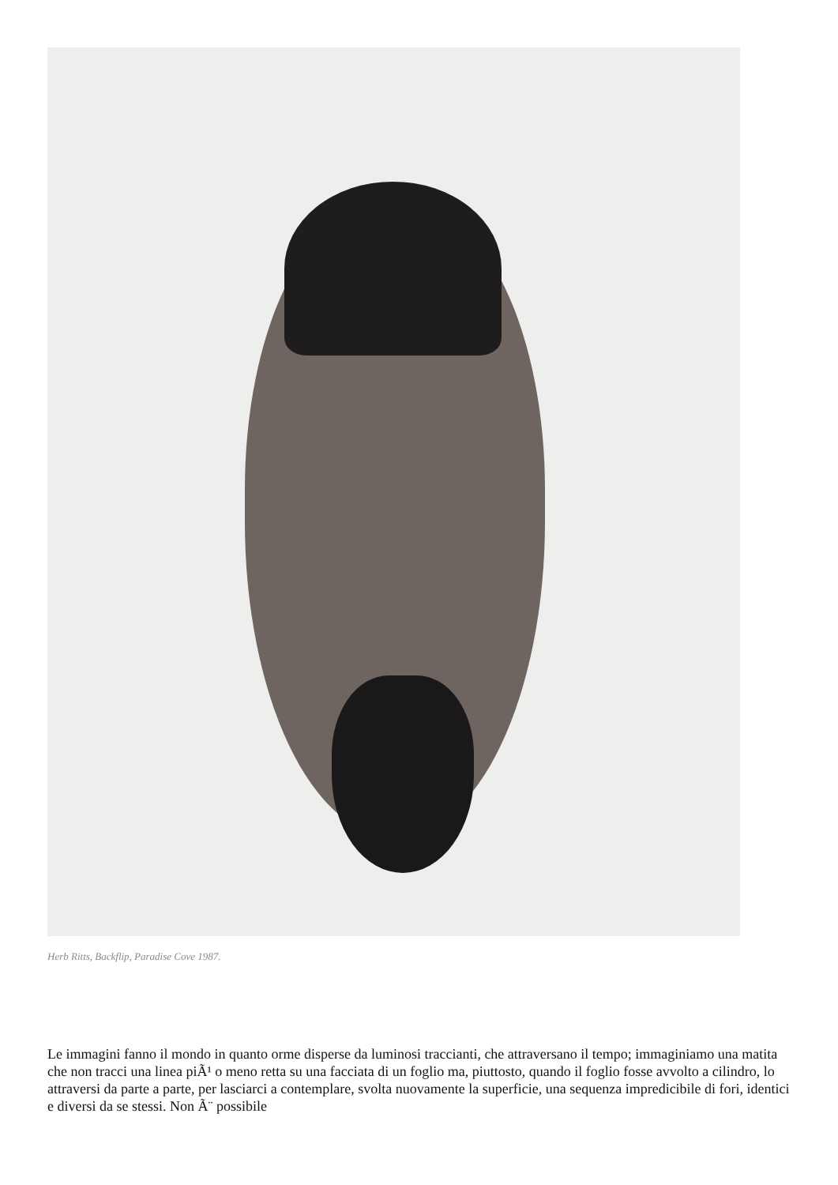Herb Ritts, Backflip, Paradise Cove 1987.
Le immagini fanno il mondo in quanto orme disperse da luminosi traccianti, che attraversano il tempo; immaginiamo una matita che non tracci una linea piÃ¹ o meno retta su una facciata di un foglio ma, piuttosto, quando il foglio fosse avvolto a cilindro, lo attraversi da parte a parte, per lasciarci a contemplare, svolta nuovamente la superficie, una sequenza impredicibile di fori, identici e diversi da se stessi. Non Ã¨ possibile